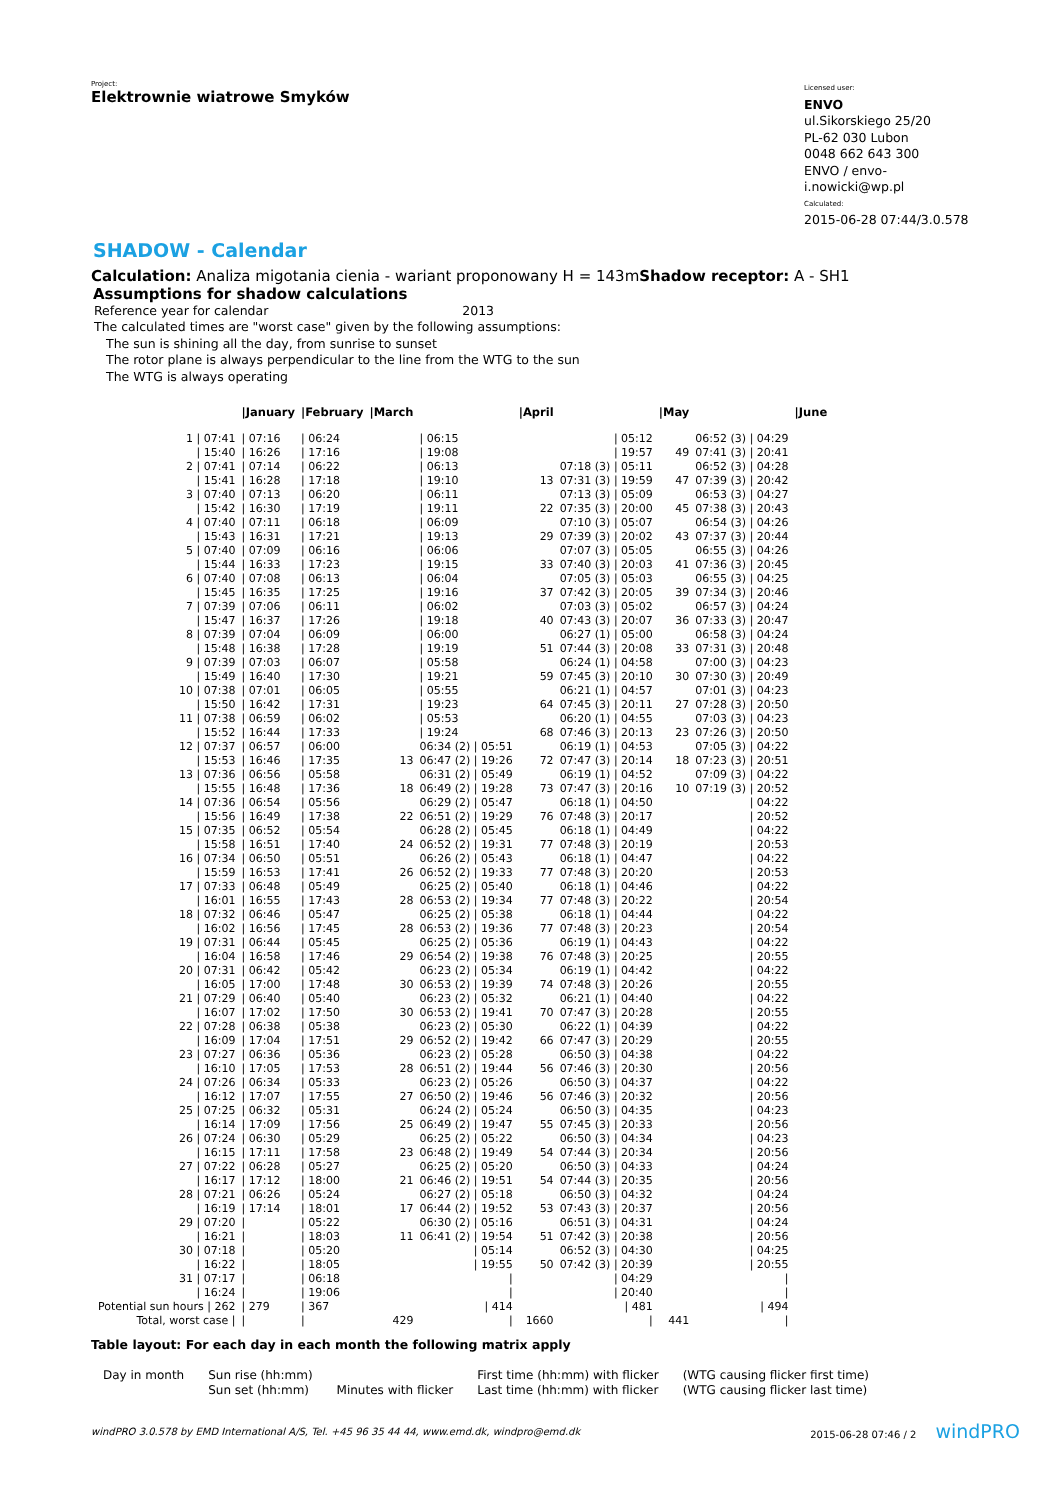Project:
Elektrownie wiatrowe Smyków
Licensed user:
ENVO
ul.Sikorskiego 25/20
PL-62 030 Lubon
0048 662 643 300
ENVO / envo-i.nowicki@wp.pl
Calculated:
2015-06-28 07:44/3.0.578
SHADOW - Calendar
Calculation: Analiza migotania cienia - wariant proponowany H = 143mShadow receptor: A - SH1
Assumptions for shadow calculations
Reference year for calendar 2013
The calculated times are "worst case" given by the following assumptions:
The sun is shining all the day, from sunrise to sunset
The rotor plane is always perpendicular to the line from the WTG to the sun
The WTG is always operating
| | /January | /February | /March | | /April | | /May | | /June |
| --- | --- | --- | --- | --- | --- | --- | --- | --- | --- |
| 1 / 07:41 | / 07:16 | / 06:24 | | / 06:15 | | / 05:12 | | 06:52 (3) / 04:29 | |
| / 15:40 | / 16:26 | / 17:16 | | / 19:08 | | / 19:57 | 49 | 07:41 (3) / 20:41 | |
| 2 / 07:41 | / 07:14 | / 06:22 | | / 06:13 | | 07:18 (3) / 05:11 | | 06:52 (3) / 04:28 | |
| / 15:41 | / 16:28 | / 17:18 | | / 19:10 | 13 | 07:31 (3) / 19:59 | 47 | 07:39 (3) / 20:42 | |
| 3 / 07:40 | / 07:13 | / 06:20 | | / 06:11 | | 07:13 (3) / 05:09 | | 06:53 (3) / 04:27 | |
| / 15:42 | / 16:30 | / 17:19 | | / 19:11 | 22 | 07:35 (3) / 20:00 | 45 | 07:38 (3) / 20:43 | |
| 4 / 07:40 | / 07:11 | / 06:18 | | / 06:09 | | 07:10 (3) / 05:07 | | 06:54 (3) / 04:26 | |
| / 15:43 | / 16:31 | / 17:21 | | / 19:13 | 29 | 07:39 (3) / 20:02 | 43 | 07:37 (3) / 20:44 | |
| 5 / 07:40 | / 07:09 | / 06:16 | | / 06:06 | | 07:07 (3) / 05:05 | | 06:55 (3) / 04:26 | |
| / 15:44 | / 16:33 | / 17:23 | | / 19:15 | 33 | 07:40 (3) / 20:03 | 41 | 07:36 (3) / 20:45 | |
| 6 / 07:40 | / 07:08 | / 06:13 | | / 06:04 | | 07:05 (3) / 05:03 | | 06:55 (3) / 04:25 | |
| / 15:45 | / 16:35 | / 17:25 | | / 19:16 | 37 | 07:42 (3) / 20:05 | 39 | 07:34 (3) / 20:46 | |
| 7 / 07:39 | / 07:06 | / 06:11 | | / 06:02 | | 07:03 (3) / 05:02 | | 06:57 (3) / 04:24 | |
| / 15:47 | / 16:37 | / 17:26 | | / 19:18 | 40 | 07:43 (3) / 20:07 | 36 | 07:33 (3) / 20:47 | |
| 8 / 07:39 | / 07:04 | / 06:09 | | / 06:00 | | 06:27 (1) / 05:00 | | 06:58 (3) / 04:24 | |
| / 15:48 | / 16:38 | / 17:28 | | / 19:19 | 51 | 07:44 (3) / 20:08 | 33 | 07:31 (3) / 20:48 | |
| 9 / 07:39 | / 07:03 | / 06:07 | | / 05:58 | | 06:24 (1) / 04:58 | | 07:00 (3) / 04:23 | |
| / 15:49 | / 16:40 | / 17:30 | | / 19:21 | 59 | 07:45 (3) / 20:10 | 30 | 07:30 (3) / 20:49 | |
| 10 / 07:38 | / 07:01 | / 06:05 | | / 05:55 | | 06:21 (1) / 04:57 | | 07:01 (3) / 04:23 | |
| / 15:50 | / 16:42 | / 17:31 | | / 19:23 | 64 | 07:45 (3) / 20:11 | 27 | 07:28 (3) / 20:50 | |
| 11 / 07:38 | / 06:59 | / 06:02 | | / 05:53 | | 06:20 (1) / 04:55 | | 07:03 (3) / 04:23 | |
| / 15:52 | / 16:44 | / 17:33 | | / 19:24 | 68 | 07:46 (3) / 20:13 | 23 | 07:26 (3) / 20:50 | |
| 12 / 07:37 | / 06:57 | / 06:00 | | 06:34 (2) / 05:51 | | 06:19 (1) / 04:53 | | 07:05 (3) / 04:22 | |
| / 15:53 | / 16:46 | / 17:35 | 13 | 06:47 (2) / 19:26 | 72 | 07:47 (3) / 20:14 | 18 | 07:23 (3) / 20:51 | |
| 13 / 07:36 | / 06:56 | / 05:58 | | 06:31 (2) / 05:49 | | 06:19 (1) / 04:52 | | 07:09 (3) / 04:22 | |
| / 15:55 | / 16:48 | / 17:36 | 18 | 06:49 (2) / 19:28 | 73 | 07:47 (3) / 20:16 | 10 | 07:19 (3) / 20:52 | |
| 14 / 07:36 | / 06:54 | / 05:56 | | 06:29 (2) / 05:47 | | 06:18 (1) / 04:50 | | / 04:22 | |
| / 15:56 | / 16:49 | / 17:38 | 22 | 06:51 (2) / 19:29 | 76 | 07:48 (3) / 20:17 | | / 20:52 | |
| 15 / 07:35 | / 06:52 | / 05:54 | | 06:28 (2) / 05:45 | | 06:18 (1) / 04:49 | | / 04:22 | |
| / 15:58 | / 16:51 | / 17:40 | 24 | 06:52 (2) / 19:31 | 77 | 07:48 (3) / 20:19 | | / 20:53 | |
| 16 / 07:34 | / 06:50 | / 05:51 | | 06:26 (2) / 05:43 | | 06:18 (1) / 04:47 | | / 04:22 | |
| / 15:59 | / 16:53 | / 17:41 | 26 | 06:52 (2) / 19:33 | 77 | 07:48 (3) / 20:20 | | / 20:53 | |
| 17 / 07:33 | / 06:48 | / 05:49 | | 06:25 (2) / 05:40 | | 06:18 (1) / 04:46 | | / 04:22 | |
| / 16:01 | / 16:55 | / 17:43 | 28 | 06:53 (2) / 19:34 | 77 | 07:48 (3) / 20:22 | | / 20:54 | |
| 18 / 07:32 | / 06:46 | / 05:47 | | 06:25 (2) / 05:38 | | 06:18 (1) / 04:44 | | / 04:22 | |
| / 16:02 | / 16:56 | / 17:45 | 28 | 06:53 (2) / 19:36 | 77 | 07:48 (3) / 20:23 | | / 20:54 | |
| 19 / 07:31 | / 06:44 | / 05:45 | | 06:25 (2) / 05:36 | | 06:19 (1) / 04:43 | | / 04:22 | |
| / 16:04 | / 16:58 | / 17:46 | 29 | 06:54 (2) / 19:38 | 76 | 07:48 (3) / 20:25 | | / 20:55 | |
| 20 / 07:31 | / 06:42 | / 05:42 | | 06:23 (2) / 05:34 | | 06:19 (1) / 04:42 | | / 04:22 | |
| / 16:05 | / 17:00 | / 17:48 | 30 | 06:53 (2) / 19:39 | 74 | 07:48 (3) / 20:26 | | / 20:55 | |
| 21 / 07:29 | / 06:40 | / 05:40 | | 06:23 (2) / 05:32 | | 06:21 (1) / 04:40 | | / 04:22 | |
| / 16:07 | / 17:02 | / 17:50 | 30 | 06:53 (2) / 19:41 | 70 | 07:47 (3) / 20:28 | | / 20:55 | |
| 22 / 07:28 | / 06:38 | / 05:38 | | 06:23 (2) / 05:30 | | 06:22 (1) / 04:39 | | / 04:22 | |
| / 16:09 | / 17:04 | / 17:51 | 29 | 06:52 (2) / 19:42 | 66 | 07:47 (3) / 20:29 | | / 20:55 | |
| 23 / 07:27 | / 06:36 | / 05:36 | | 06:23 (2) / 05:28 | | 06:50 (3) / 04:38 | | / 04:22 | |
| / 16:10 | / 17:05 | / 17:53 | 28 | 06:51 (2) / 19:44 | 56 | 07:46 (3) / 20:30 | | / 20:56 | |
| 24 / 07:26 | / 06:34 | / 05:33 | | 06:23 (2) / 05:26 | | 06:50 (3) / 04:37 | | / 04:22 | |
| / 16:12 | / 17:07 | / 17:55 | 27 | 06:50 (2) / 19:46 | 56 | 07:46 (3) / 20:32 | | / 20:56 | |
| 25 / 07:25 | / 06:32 | / 05:31 | | 06:24 (2) / 05:24 | | 06:50 (3) / 04:35 | | / 04:23 | |
| / 16:14 | / 17:09 | / 17:56 | 25 | 06:49 (2) / 19:47 | 55 | 07:45 (3) / 20:33 | | / 20:56 | |
| 26 / 07:24 | / 06:30 | / 05:29 | | 06:25 (2) / 05:22 | | 06:50 (3) / 04:34 | | / 04:23 | |
| / 16:15 | / 17:11 | / 17:58 | 23 | 06:48 (2) / 19:49 | 54 | 07:44 (3) / 20:34 | | / 20:56 | |
| 27 / 07:22 | / 06:28 | / 05:27 | | 06:25 (2) / 05:20 | | 06:50 (3) / 04:33 | | / 04:24 | |
| / 16:17 | / 17:12 | / 18:00 | 21 | 06:46 (2) / 19:51 | 54 | 07:44 (3) / 20:35 | | / 20:56 | |
| 28 / 07:21 | / 06:26 | / 05:24 | | 06:27 (2) / 05:18 | | 06:50 (3) / 04:32 | | / 04:24 | |
| / 16:19 | / 17:14 | / 18:01 | 17 | 06:44 (2) / 19:52 | 53 | 07:43 (3) / 20:37 | | / 20:56 | |
| 29 / 07:20 | / | / 05:22 | | 06:30 (2) / 05:16 | | 06:51 (3) / 04:31 | | / 04:24 | |
| / 16:21 | / | / 18:03 | 11 | 06:41 (2) / 19:54 | 51 | 07:42 (3) / 20:38 | | / 20:56 | |
| 30 / 07:18 | / | / 05:20 | | / 05:14 | | 06:52 (3) / 04:30 | | / 04:25 | |
| / 16:22 | / | / 18:05 | | / 19:55 | 50 | 07:42 (3) / 20:39 | | / 20:55 | |
| 31 / 07:17 | / | / 06:18 | | / | | / 04:29 | | / | |
| / 16:24 | / | / 19:06 | | / | | / 20:40 | | / | |
| Potential sun hours / 262 | / 279 | / 367 | | / 414 | | / 481 | | / 494 | |
| Total, worst case / | / | / | 429 | / | 1660 | / | 441 | / | |
Table layout: For each day in each month the following matrix apply
Day in month Sun rise (hh:mm)
Sun set (hh:mm)
Minutes with flicker First time (hh:mm) with flicker
Last time (hh:mm) with flicker
(WTG causing flicker first time)
(WTG causing flicker last time)
windPRO 3.0.578 by EMD International A/S, Tel. +45 96 35 44 44, www.emd.dk, windpro@emd.dk 2015-06-28 07:46 / 2 windPRO